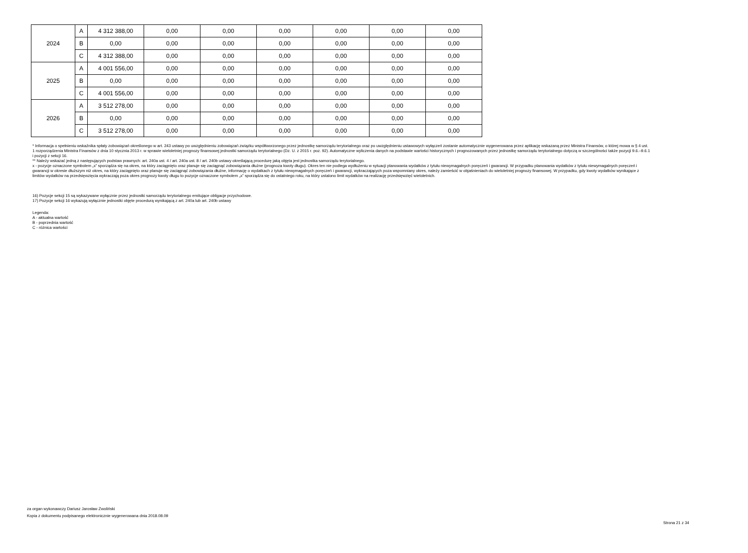| 2024 | A | 4 312 388,00 | 0,00 | 0,00 | 0,00 | 0,00 | 0,00 | 0,00 |
| | B | 0,00 | 0,00 | 0,00 | 0,00 | 0,00 | 0,00 | 0,00 |
| | C | 4 312 388,00 | 0,00 | 0,00 | 0,00 | 0,00 | 0,00 | 0,00 |
| 2025 | A | 4 001 556,00 | 0,00 | 0,00 | 0,00 | 0,00 | 0,00 | 0,00 |
| | B | 0,00 | 0,00 | 0,00 | 0,00 | 0,00 | 0,00 | 0,00 |
| | C | 4 001 556,00 | 0,00 | 0,00 | 0,00 | 0,00 | 0,00 | 0,00 |
| 2026 | A | 3 512 278,00 | 0,00 | 0,00 | 0,00 | 0,00 | 0,00 | 0,00 |
| | B | 0,00 | 0,00 | 0,00 | 0,00 | 0,00 | 0,00 | 0,00 |
| | C | 3 512 278,00 | 0,00 | 0,00 | 0,00 | 0,00 | 0,00 | 0,00 |
* Informacja o spełnieniu wskaźnika spłaty zobowiązań określonego w art. 243 ustawy po uwzględnieniu zobowiązań związku współtworzonego przez jednostkę samorządu terytorialnego oraz po uwzględnieniu ustawowych wyłączeń zostanie automatycznie wygenerowana przez aplikację wskazaną przez Ministra Finansów, o której mowa w § 4 ust. 1 rozporządzenia Ministra Finansów z dnia 10 stycznia 2013 r. w sprawie wieloletniej prognozy finansowej jednostki samorządu terytorialnego (Dz. U. z 2015 r. poz. 92). Automatyczne wyliczenia danych na podstawie wartości historycznych i prognozowanych przez jednostkę samorządu terytorialnego dotyczą w szczególności także pozycji 9.6.–9.6.1 i pozycji z sekcji 16.
** Należy wskazać jedną z następujących podstaw prawnych: art. 240a ust. 4 / art. 240a ust. 8 / art. 240b ustawy określającą procedurę jaką objęta jest jednostka samorządu terytorialnego.
x - pozycje oznaczone symbolem „x” sporządza się na okres, na który zaciągnięto oraz planuje się zaciągnąć zobowiązania dłużne (prognoza kwoty długu). Okres ten nie podlega wydłużeniu w sytuacji planowania wydatków z tytułu niewymagalnych poręczeń i gwarancji. W przypadku planowania wydatków z tytułu niewymagalnych poręczeń i gwarancji w okresie dłuższym niż okres, na który zaciągnięto oraz planuje się zaciągnąć zobowiązania dłużne, informację o wydatkach z tytułu niewymagalnych poręczeń i gwarancji, wykraczających poza wspomniany okres, należy zamieścić w objaśnieniach do wieloletniej prognozy finansowej. W przypadku, gdy kwoty wydatków wynikające z limitów wydatków na przedsięwzięcia wykraczają poza okres prognozy kwoty długu to pozycje oznaczone symbolem „x” sporządza się do ostatniego roku, na który ustalono limit wydatków na realizację przedsięwzięć wieloletnich.
16) Pozycje sekcji 15 są wykazywane wyłącznie przez jednostki samorządu terytorialnego emitujące obligacje przychodowe.
17) Pozycje sekcji 16 wykazują wyłącznie jednostki objęte procedurą wynikającą z art. 240a lub art. 240b ustawy
Legenda:
A - aktualna wartość
B - poprzednia wartość
C - różnica wartości
za organ wykonawczy Dariusz Jarosław Zwoliński
Kopia z dokumentu podpisanego elektronicznie wygenerowana dnia 2018.08.09
Strona 21 z 34